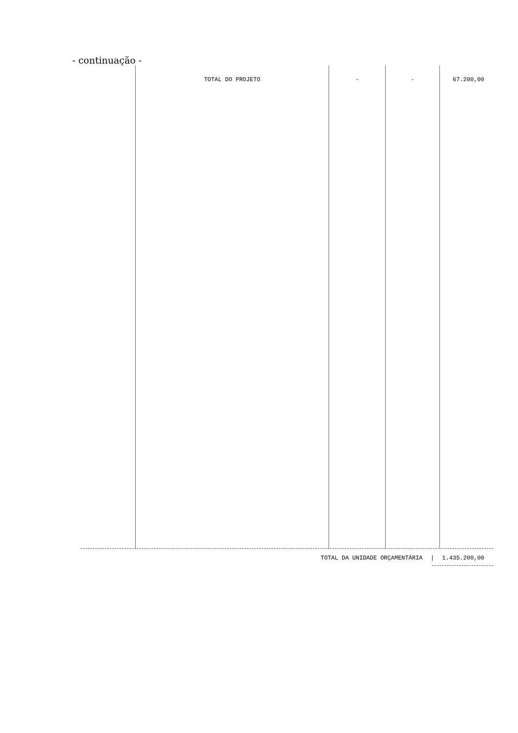- continuação -
| | TOTAL DO PROJETO | - | - | 67.200,00 |
TOTAL DA UNIDADE ORÇAMENTÁRIA | 1.435.200,00